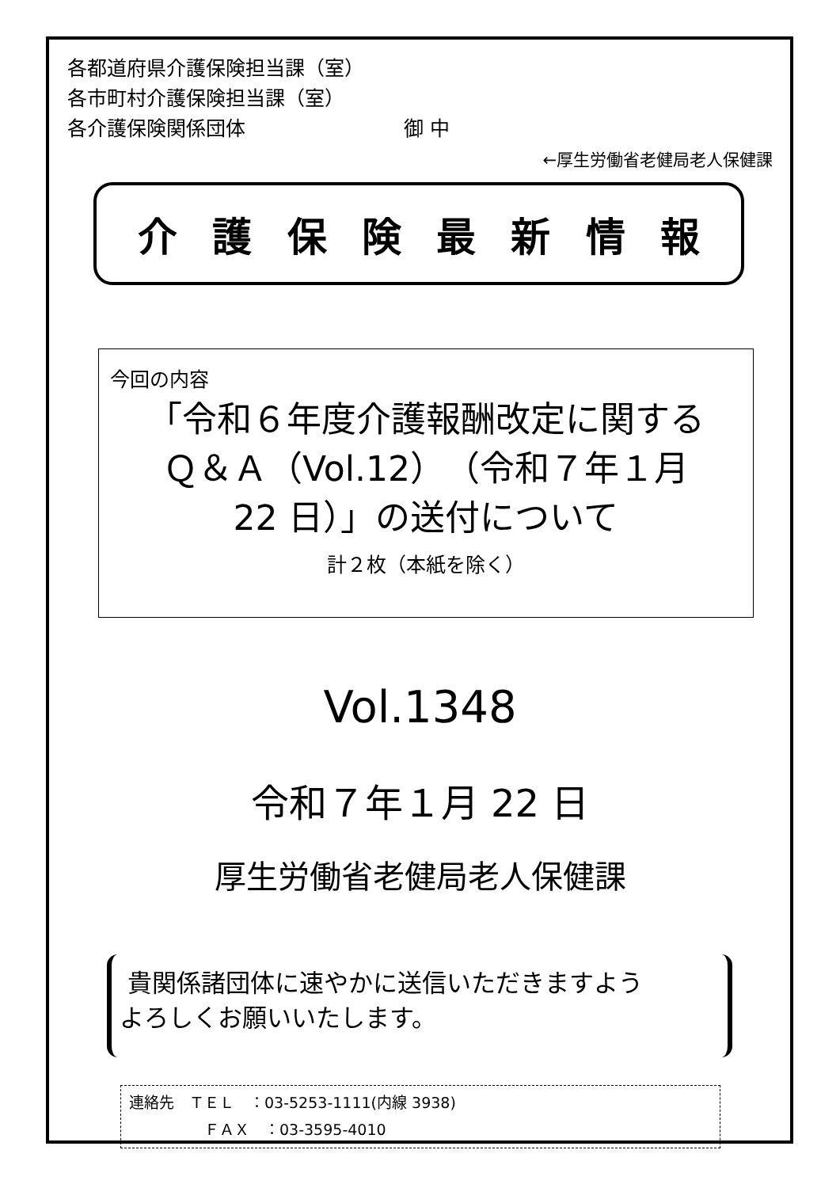各都道府県介護保険担当課（室）
各市町村介護保険担当課（室）
各介護保険関係団体　　　　　　　　御 中
←厚生労働省老健局老人保健課
介 護 保 険 最 新 情 報
今回の内容
「令和６年度介護報酬改定に関する
Ｑ＆Ａ（Vol.12）（令和７年１月
22 日）」の送付について
計２枚（本紙を除く）
Vol.1348
令和７年１月 22 日
厚生労働省老健局老人保健課
貴関係諸団体に速やかに送信いただきますよう
よろしくお願いいたします。
連絡先　ＴＥＬ　：03-5253-1111(内線 3938)
　　　　　ＦＡＸ　：03-3595-4010